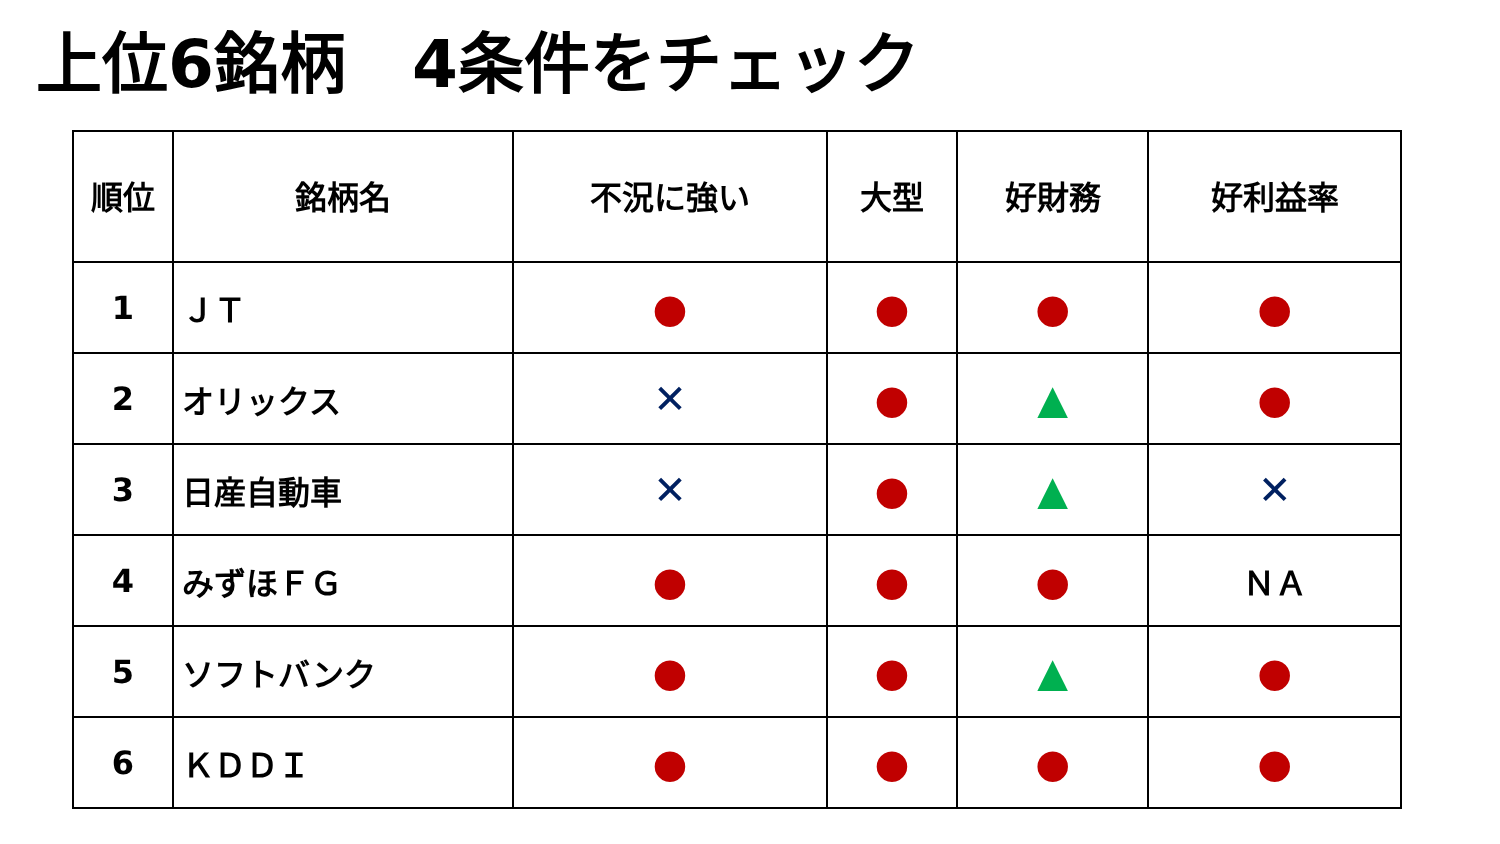上位6銘柄　4条件をチェック
| 順位 | 銘柄名 | 不況に強い | 大型 | 好財務 | 好利益率 |
| --- | --- | --- | --- | --- | --- |
| 1 | ＪＴ | ● | ● | ● | ● |
| 2 | オリックス | ✕ | ● | ▲ | ● |
| 3 | 日産自動車 | ✕ | ● | ▲ | ✕ |
| 4 | みずほＦＧ | ● | ● | ● | ＮＡ |
| 5 | ソフトバンク | ● | ● | ▲ | ● |
| 6 | ＫＤＤＩ | ● | ● | ● | ● |